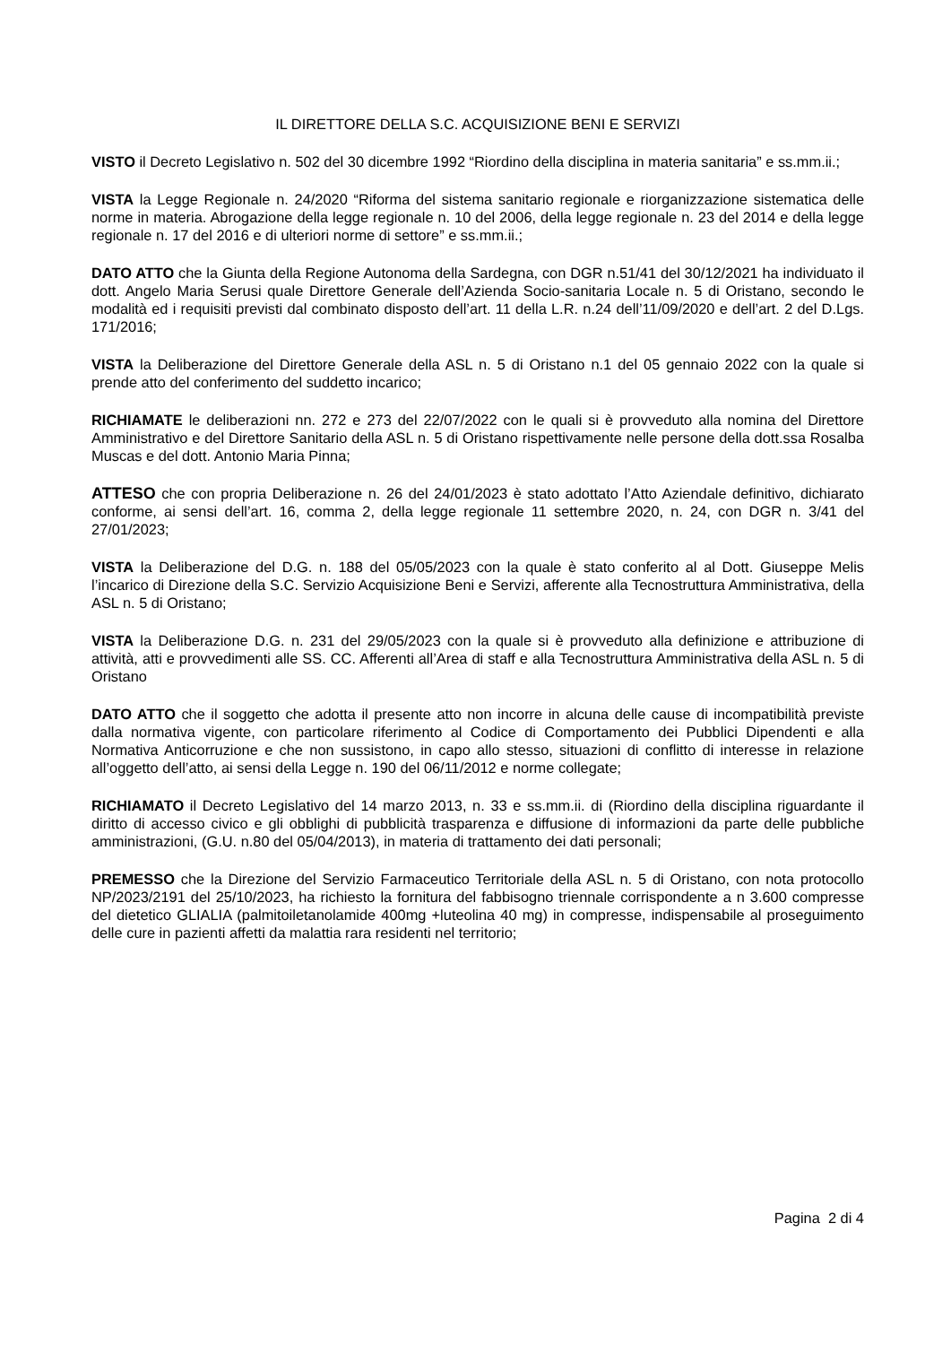IL DIRETTORE DELLA S.C. ACQUISIZIONE BENI E SERVIZI
VISTO il Decreto Legislativo n. 502 del 30 dicembre 1992 “Riordino della disciplina in materia sanitaria” e ss.mm.ii.;
VISTA la Legge Regionale n. 24/2020 “Riforma del sistema sanitario regionale e riorganizzazione sistematica delle norme in materia. Abrogazione della legge regionale n. 10 del 2006, della legge regionale n. 23 del 2014 e della legge regionale n. 17 del 2016 e di ulteriori norme di settore” e ss.mm.ii.;
DATO ATTO che la Giunta della Regione Autonoma della Sardegna, con DGR n.51/41 del 30/12/2021 ha individuato il dott. Angelo Maria Serusi quale Direttore Generale dell’Azienda Socio-sanitaria Locale n. 5 di Oristano, secondo le modalità ed i requisiti previsti dal combinato disposto dell’art. 11 della L.R. n.24 dell’11/09/2020 e dell’art. 2 del D.Lgs. 171/2016;
VISTA la Deliberazione del Direttore Generale della ASL n. 5 di Oristano n.1 del 05 gennaio 2022 con la quale si prende atto del conferimento del suddetto incarico;
RICHIAMATE le deliberazioni nn. 272 e 273 del 22/07/2022 con le quali si è provveduto alla nomina del Direttore Amministrativo e del Direttore Sanitario della ASL n. 5 di Oristano rispettivamente nelle persone della dott.ssa Rosalba Muscas e del dott. Antonio Maria Pinna;
ATTESO che con propria Deliberazione n. 26 del 24/01/2023 è stato adottato l’Atto Aziendale definitivo, dichiarato conforme, ai sensi dell’art. 16, comma 2, della legge regionale 11 settembre 2020, n. 24, con DGR n. 3/41 del 27/01/2023;
VISTA la Deliberazione del D.G. n. 188 del 05/05/2023 con la quale è stato conferito al al Dott. Giuseppe Melis l’incarico di Direzione della S.C. Servizio Acquisizione Beni e Servizi, afferente alla Tecnostruttura Amministrativa, della ASL n. 5 di Oristano;
VISTA la Deliberazione D.G. n. 231 del 29/05/2023 con la quale si è provveduto alla definizione e attribuzione di attività, atti e provvedimenti alle SS. CC. Afferenti all’Area di staff e alla Tecnostruttura Amministrativa della ASL n. 5 di Oristano
DATO ATTO che il soggetto che adotta il presente atto non incorre in alcuna delle cause di incompatibilità previste dalla normativa vigente, con particolare riferimento al Codice di Comportamento dei Pubblici Dipendenti e alla Normativa Anticorruzione e che non sussistono, in capo allo stesso, situazioni di conflitto di interesse in relazione all’oggetto dell’atto, ai sensi della Legge n. 190 del 06/11/2012 e norme collegate;
RICHIAMATO il Decreto Legislativo del 14 marzo 2013, n. 33 e ss.mm.ii. di (Riordino della disciplina riguardante il diritto di accesso civico e gli obblighi di pubblicità trasparenza e diffusione di informazioni da parte delle pubbliche amministrazioni, (G.U. n.80 del 05/04/2013), in materia di trattamento dei dati personali;
PREMESSO che la Direzione del Servizio Farmaceutico Territoriale della ASL n. 5 di Oristano, con nota protocollo NP/2023/2191 del 25/10/2023, ha richiesto la fornitura del fabbisogno triennale corrispondente a n 3.600 compresse del dietetico GLIALIA (palmitoiletanolamide 400mg +luteolina 40 mg) in compresse, indispensabile al proseguimento delle cure in pazienti affetti da malattia rara residenti nel territorio;
Pagina 2 di 4